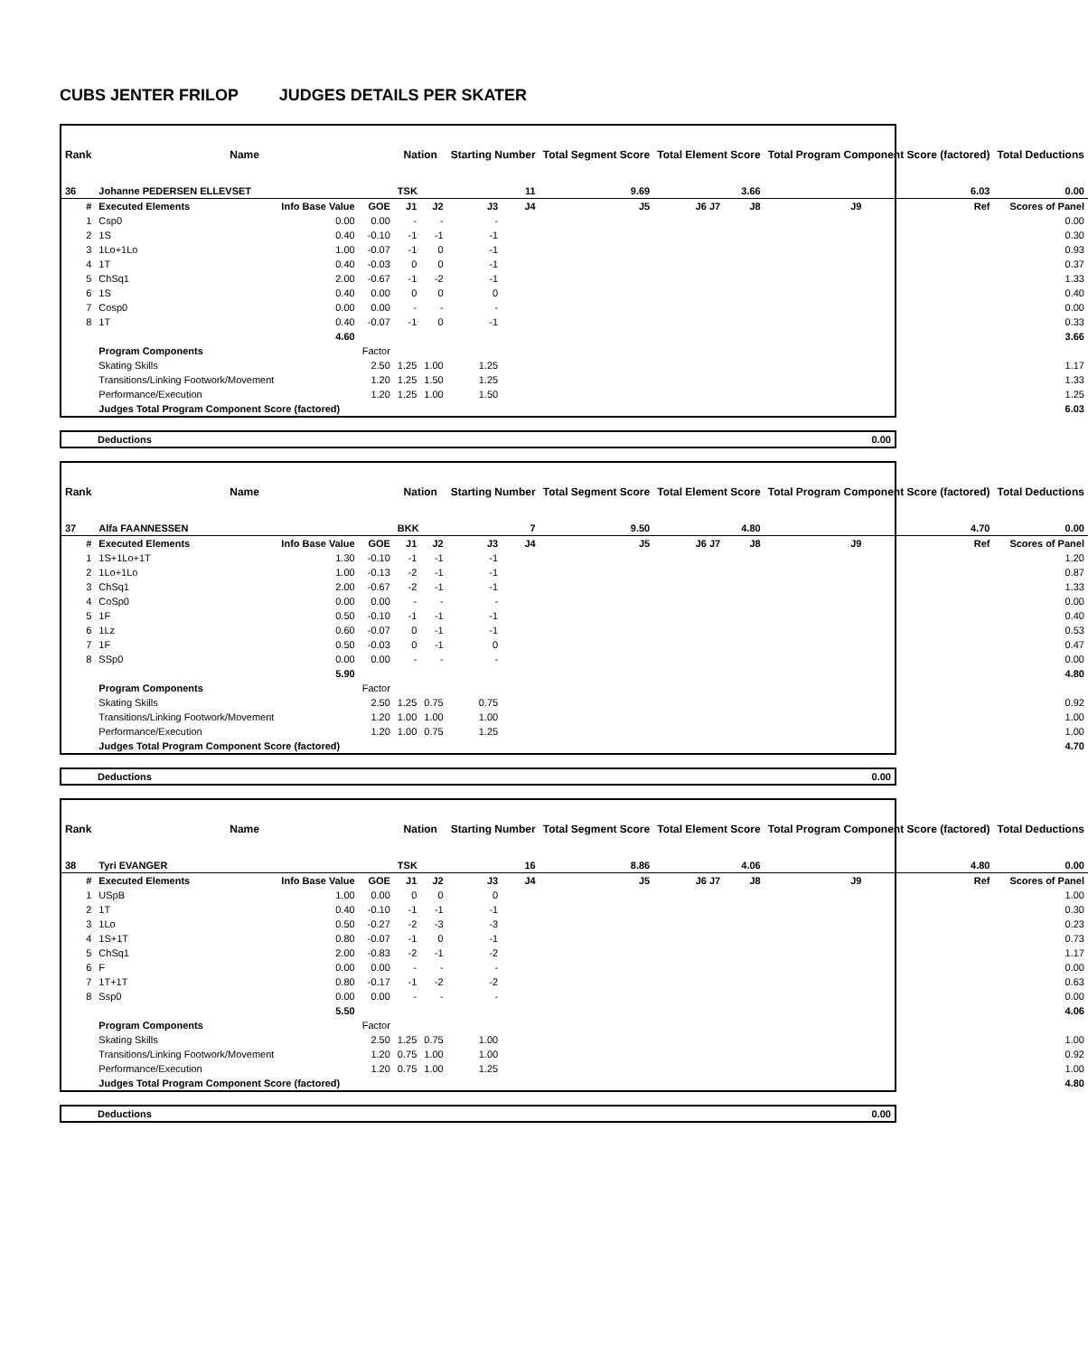CUBS JENTER FRILOP JUDGES DETAILS PER SKATER
| Rank | Name | | | Nation | | Starting Number | | Total Segment Score | Total Element Score | | Total Program Component Score (factored) | | | Total Deductions |
| --- | --- | --- | --- | --- | --- | --- | --- | --- | --- | --- | --- | --- | --- | --- |
| 36 | Johanne PEDERSEN ELLEVSET | | | TSK | | 11 | | 9.69 | 3.66 | | 6.03 | | | 0.00 |
| # | Executed Elements | Info Base Value | GOE | J1 | J2 | J3 | J4 | J5 | J6 J7 | J8 | J9 | Ref | Scores of Panel | |
| 1 | Csp0 | 0.00 | 0.00 | - | - | - | | | | | | | | 0.00 |
| 2 | 1S | 0.40 | -0.10 | -1 | -1 | -1 | | | | | | | | 0.30 |
| 3 | 1Lo+1Lo | 1.00 | -0.07 | -1 | 0 | -1 | | | | | | | | 0.93 |
| 4 | 1T | 0.40 | -0.03 | 0 | 0 | -1 | | | | | | | | 0.37 |
| 5 | ChSq1 | 2.00 | -0.67 | -1 | -2 | -1 | | | | | | | | 1.33 |
| 6 | 1S | 0.40 | 0.00 | 0 | 0 | 0 | | | | | | | | 0.40 |
| 7 | Cosp0 | 0.00 | 0.00 | - | - | - | | | | | | | | 0.00 |
| 8 | 1T | 0.40 | -0.07 | -1 | 0 | -1 | | | | | | | | 0.33 |
| | | 4.60 | | | | | | | | | | | 3.66 | |
| | Program Components | | Factor | | | | | | | | | | | |
| | Skating Skills | | 2.50 | 1.25 | 1.00 | 1.25 | | | | | | | 1.17 | |
| | Transitions/Linking Footwork/Movement | | 1.20 | 1.25 | 1.50 | 1.25 | | | | | | | 1.33 | |
| | Performance/Execution | | 1.20 | 1.25 | 1.00 | 1.50 | | | | | | | 1.25 | |
| | Judges Total Program Component Score (factored) | | | | | | | | | | | | 6.03 | |
| Deductions | 0.00 |
| Rank | Name | | | Nation | | Starting Number | | Total Segment Score | Total Element Score | | Total Program Component Score (factored) | | | Total Deductions |
| --- | --- | --- | --- | --- | --- | --- | --- | --- | --- | --- | --- | --- | --- | --- |
| 37 | Alfa FAANNESSEN | | | BKK | | 7 | | 9.50 | 4.80 | | 4.70 | | | 0.00 |
| # | Executed Elements | Info Base Value | GOE | J1 | J2 | J3 | J4 | J5 | J6 J7 | J8 | J9 | Ref | Scores of Panel | |
| 1 | 1S+1Lo+1T | 1.30 | -0.10 | -1 | -1 | -1 | | | | | | | | 1.20 |
| 2 | 1Lo+1Lo | 1.00 | -0.13 | -2 | -1 | -1 | | | | | | | | 0.87 |
| 3 | ChSq1 | 2.00 | -0.67 | -2 | -1 | -1 | | | | | | | | 1.33 |
| 4 | CoSp0 | 0.00 | 0.00 | - | - | - | | | | | | | | 0.00 |
| 5 | 1F | 0.50 | -0.10 | -1 | -1 | -1 | | | | | | | | 0.40 |
| 6 | 1Lz | 0.60 | -0.07 | 0 | -1 | -1 | | | | | | | | 0.53 |
| 7 | 1F | 0.50 | -0.03 | 0 | -1 | 0 | | | | | | | | 0.47 |
| 8 | SSp0 | 0.00 | 0.00 | - | - | - | | | | | | | | 0.00 |
| | | 5.90 | | | | | | | | | | | 4.80 | |
| | Program Components | | Factor | | | | | | | | | | | |
| | Skating Skills | | 2.50 | 1.25 | 0.75 | 0.75 | | | | | | | 0.92 | |
| | Transitions/Linking Footwork/Movement | | 1.20 | 1.00 | 1.00 | 1.00 | | | | | | | 1.00 | |
| | Performance/Execution | | 1.20 | 1.00 | 0.75 | 1.25 | | | | | | | 1.00 | |
| | Judges Total Program Component Score (factored) | | | | | | | | | | | | 4.70 | |
| Deductions | 0.00 |
| Rank | Name | | | Nation | | Starting Number | | Total Segment Score | Total Element Score | | Total Program Component Score (factored) | | | Total Deductions |
| --- | --- | --- | --- | --- | --- | --- | --- | --- | --- | --- | --- | --- | --- | --- |
| 38 | Tyri EVANGER | | | TSK | | 16 | | 8.86 | 4.06 | | 4.80 | | | 0.00 |
| # | Executed Elements | Info Base Value | GOE | J1 | J2 | J3 | J4 | J5 | J6 J7 | J8 | J9 | Ref | Scores of Panel | |
| 1 | USpB | 1.00 | 0.00 | 0 | 0 | 0 | | | | | | | | 1.00 |
| 2 | 1T | 0.40 | -0.10 | -1 | -1 | -1 | | | | | | | | 0.30 |
| 3 | 1Lo | 0.50 | -0.27 | -2 | -3 | -3 | | | | | | | | 0.23 |
| 4 | 1S+1T | 0.80 | -0.07 | -1 | 0 | -1 | | | | | | | | 0.73 |
| 5 | ChSq1 | 2.00 | -0.83 | -2 | -1 | -2 | | | | | | | | 1.17 |
| 6 | F | 0.00 | 0.00 | - | - | - | | | | | | | | 0.00 |
| 7 | 1T+1T | 0.80 | -0.17 | -1 | -2 | -2 | | | | | | | | 0.63 |
| 8 | Ssp0 | 0.00 | 0.00 | - | - | - | | | | | | | | 0.00 |
| | | 5.50 | | | | | | | | | | | 4.06 | |
| | Program Components | | Factor | | | | | | | | | | | |
| | Skating Skills | | 2.50 | 1.25 | 0.75 | 1.00 | | | | | | | 1.00 | |
| | Transitions/Linking Footwork/Movement | | 1.20 | 0.75 | 1.00 | 1.00 | | | | | | | 0.92 | |
| | Performance/Execution | | 1.20 | 0.75 | 1.00 | 1.25 | | | | | | | 1.00 | |
| | Judges Total Program Component Score (factored) | | | | | | | | | | | | 4.80 | |
| Deductions | 0.00 |